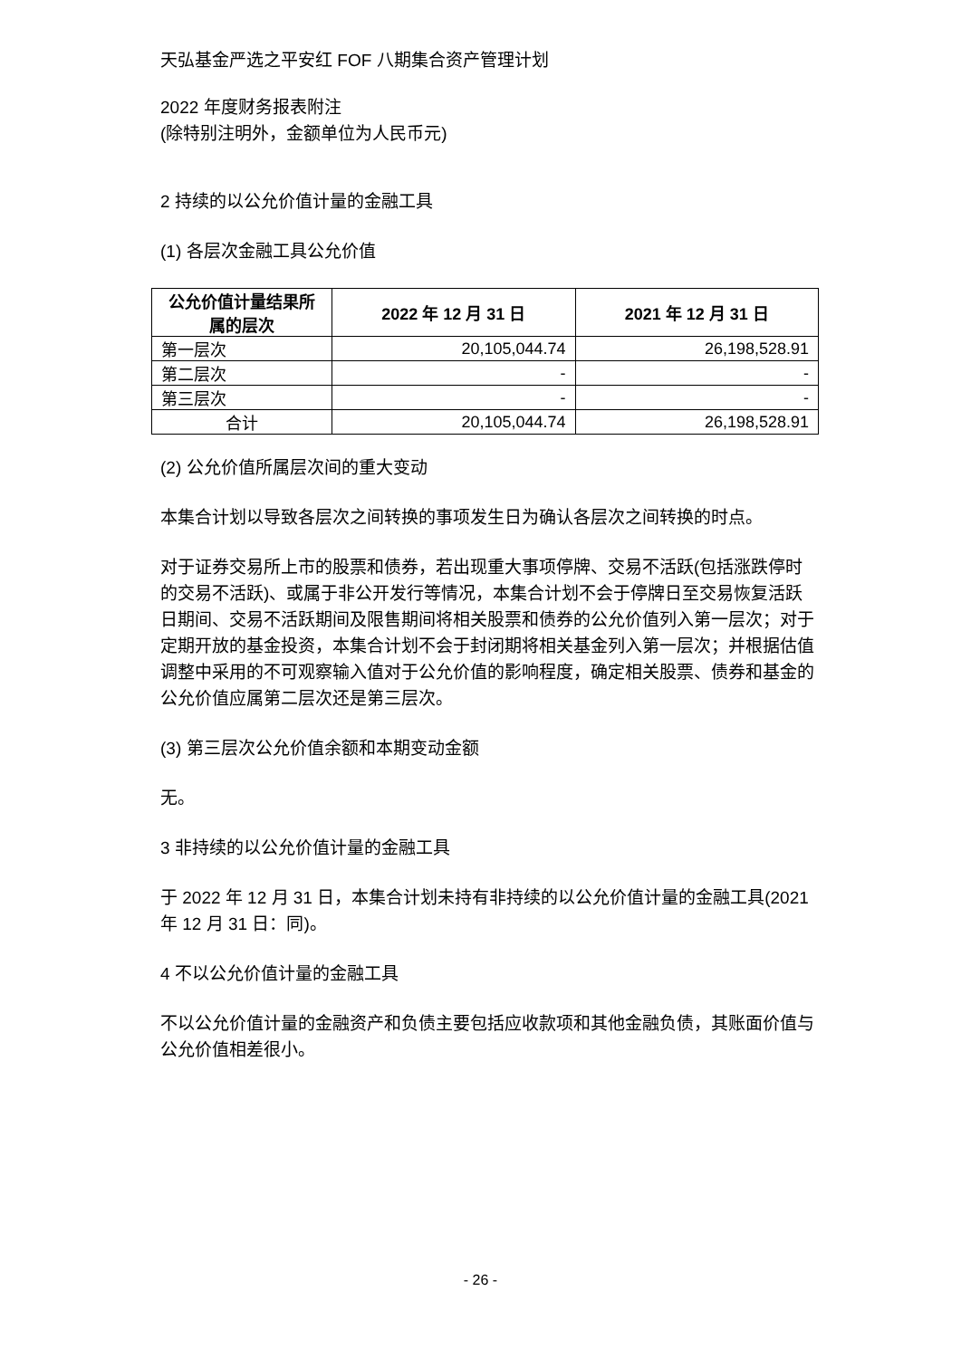天弘基金严选之平安红 FOF 八期集合资产管理计划
2022 年度财务报表附注
(除特别注明外，金额单位为人民币元)
2 持续的以公允价值计量的金融工具
(1) 各层次金融工具公允价值
| 公允价值计量结果所属的层次 | 2022 年 12 月 31 日 | 2021 年 12 月 31 日 |
| --- | --- | --- |
| 第一层次 | 20,105,044.74 | 26,198,528.91 |
| 第二层次 | - | - |
| 第三层次 | - | - |
| 合计 | 20,105,044.74 | 26,198,528.91 |
(2) 公允价值所属层次间的重大变动
本集合计划以导致各层次之间转换的事项发生日为确认各层次之间转换的时点。
对于证券交易所上市的股票和债券，若出现重大事项停牌、交易不活跃(包括涨跌停时的交易不活跃)、或属于非公开发行等情况，本集合计划不会于停牌日至交易恢复活跃日期间、交易不活跃期间及限售期间将相关股票和债券的公允价值列入第一层次；对于定期开放的基金投资，本集合计划不会于封闭期将相关基金列入第一层次；并根据估值调整中采用的不可观察输入值对于公允价值的影响程度，确定相关股票、债券和基金的公允价值应属第二层次还是第三层次。
(3) 第三层次公允价值余额和本期变动金额
无。
3 非持续的以公允价值计量的金融工具
于 2022 年 12 月 31 日，本集合计划未持有非持续的以公允价值计量的金融工具(2021 年 12 月 31 日：同)。
4 不以公允价值计量的金融工具
不以公允价值计量的金融资产和负债主要包括应收款项和其他金融负债，其账面价值与公允价值相差很小。
- 26 -